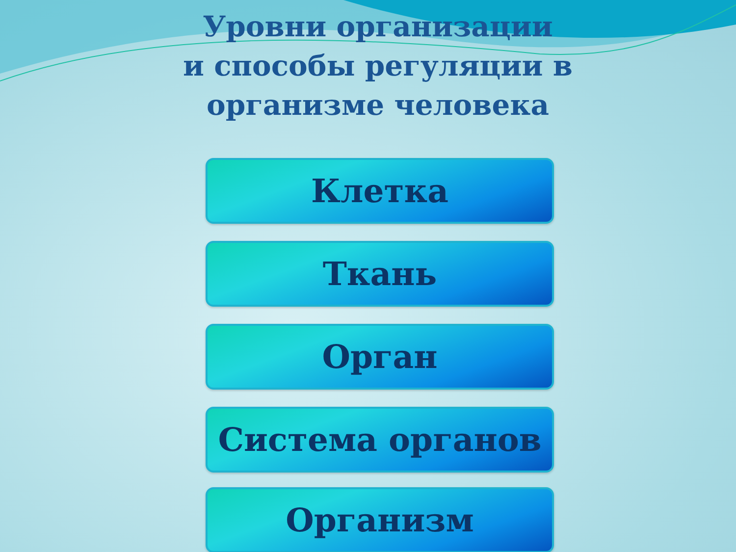Уровни организации
и способы регуляции в
организме человека
Клетка
Ткань
Орган
Система органов
Организм